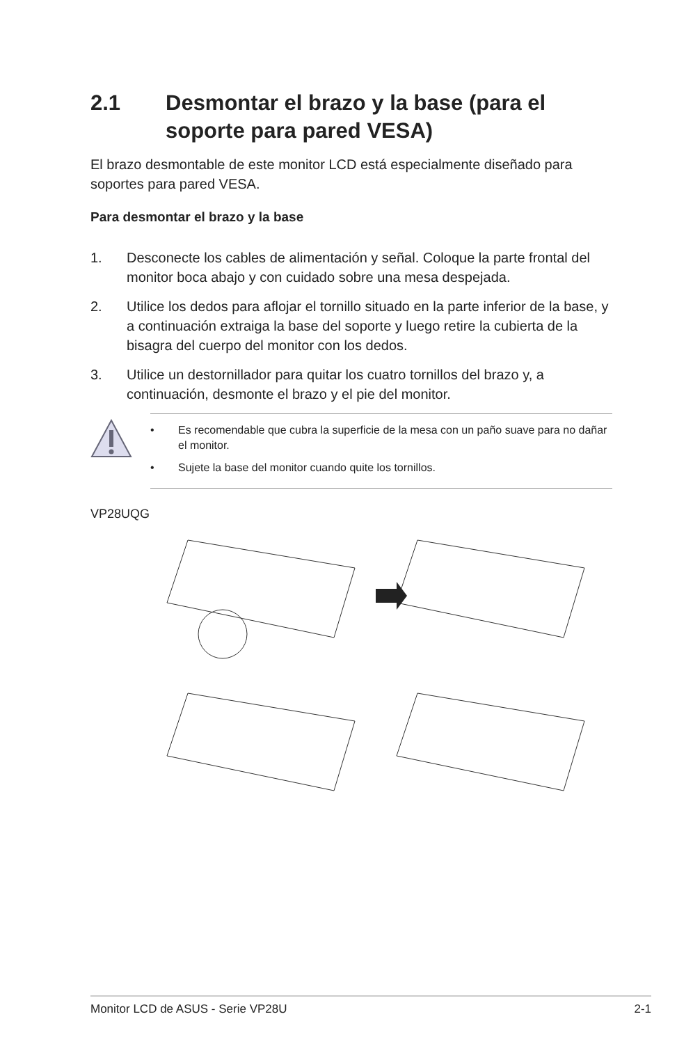2.1 Desmontar el brazo y la base (para el soporte para pared VESA)
El brazo desmontable de este monitor LCD está especialmente diseñado para soportes para pared VESA.
Para desmontar el brazo y la base
1. Desconecte los cables de alimentación y señal. Coloque la parte frontal del monitor boca abajo y con cuidado sobre una mesa despejada.
2. Utilice los dedos para aflojar el tornillo situado en la parte inferior de la base, y a continuación extraiga la base del soporte y luego retire la cubierta de la bisagra del cuerpo del monitor con los dedos.
3. Utilice un destornillador para quitar los cuatro tornillos del brazo y, a continuación, desmonte el brazo y el pie del monitor.
• Es recomendable que cubra la superficie de la mesa con un paño suave para no dañar el monitor.
• Sujete la base del monitor cuando quite los tornillos.
VP28UQG
Monitor LCD de ASUS - Serie VP28U 2-1